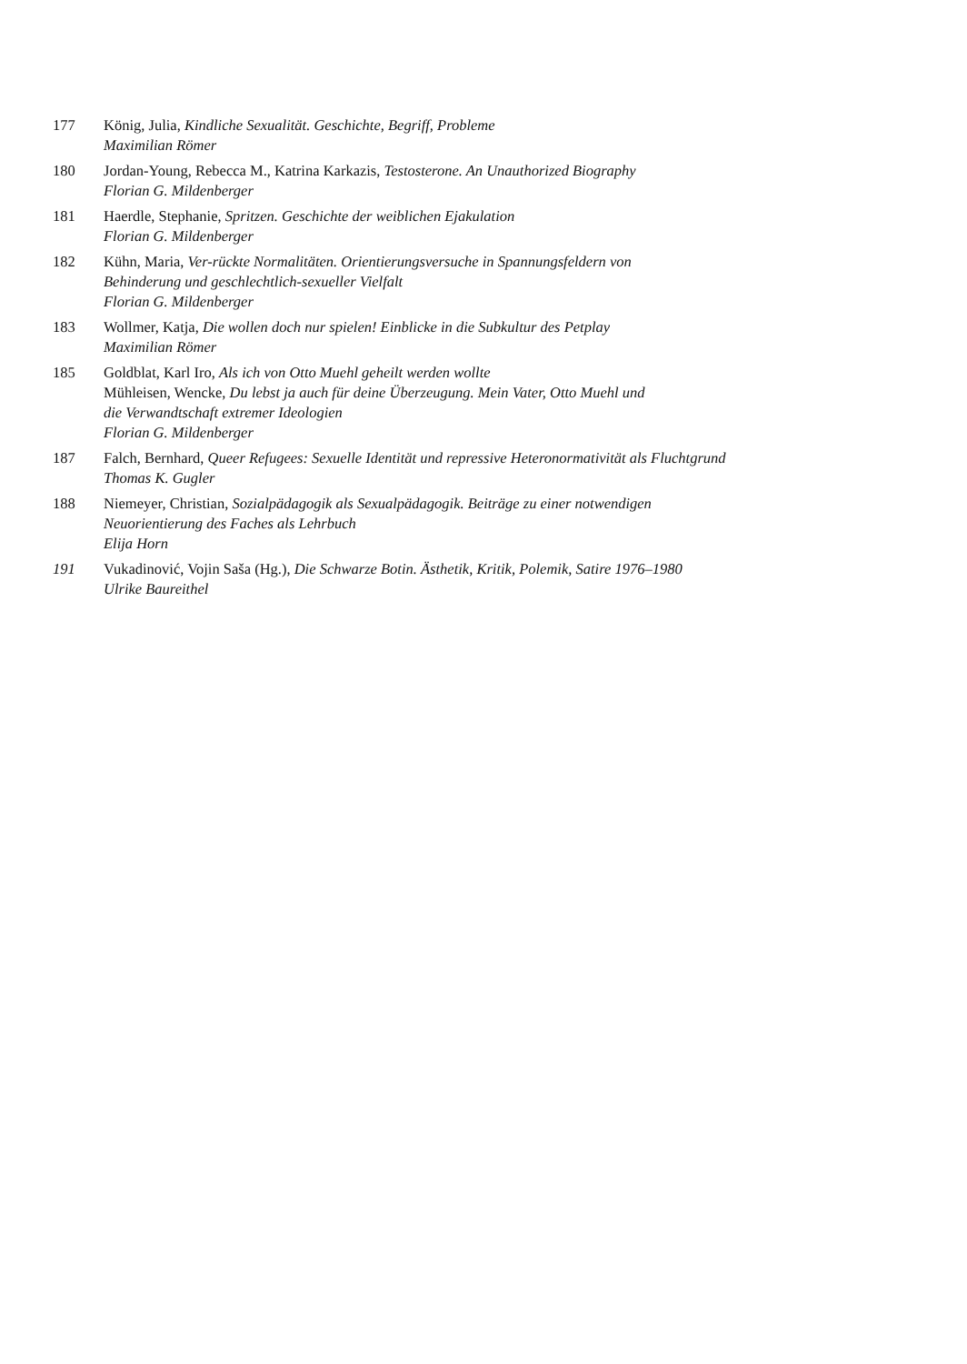177 König, Julia, Kindliche Sexualität. Geschichte, Begriff, Probleme
Maximilian Römer
180 Jordan-Young, Rebecca M., Katrina Karkazis, Testosterone. An Unauthorized Biography
Florian G. Mildenberger
181 Haerdle, Stephanie, Spritzen. Geschichte der weiblichen Ejakulation
Florian G. Mildenberger
182 Kühn, Maria, Ver-rückte Normalitäten. Orientierungsversuche in Spannungsfeldern von
Behinderung und geschlechtlich-sexueller Vielfalt
Florian G. Mildenberger
183 Wollmer, Katja, Die wollen doch nur spielen! Einblicke in die Subkultur des Petplay
Maximilian Römer
185 Goldblat, Karl Iro, Als ich von Otto Muehl geheilt werden wollte
Mühleisen, Wencke, Du lebst ja auch für deine Überzeugung. Mein Vater, Otto Muehl und
die Verwandtschaft extremer Ideologien
Florian G. Mildenberger
187 Falch, Bernhard, Queer Refugees: Sexuelle Identität und repressive Heteronormativität als Fluchtgrund
Thomas K. Gugler
188 Niemeyer, Christian, Sozialpädagogik als Sexualpädagogik. Beiträge zu einer notwendigen
Neuorientierung des Faches als Lehrbuch
Elija Horn
191 Vukadinović, Vojin Saša (Hg.), Die Schwarze Botin. Ästhetik, Kritik, Polemik, Satire 1976–1980
Ulrike Baureithel